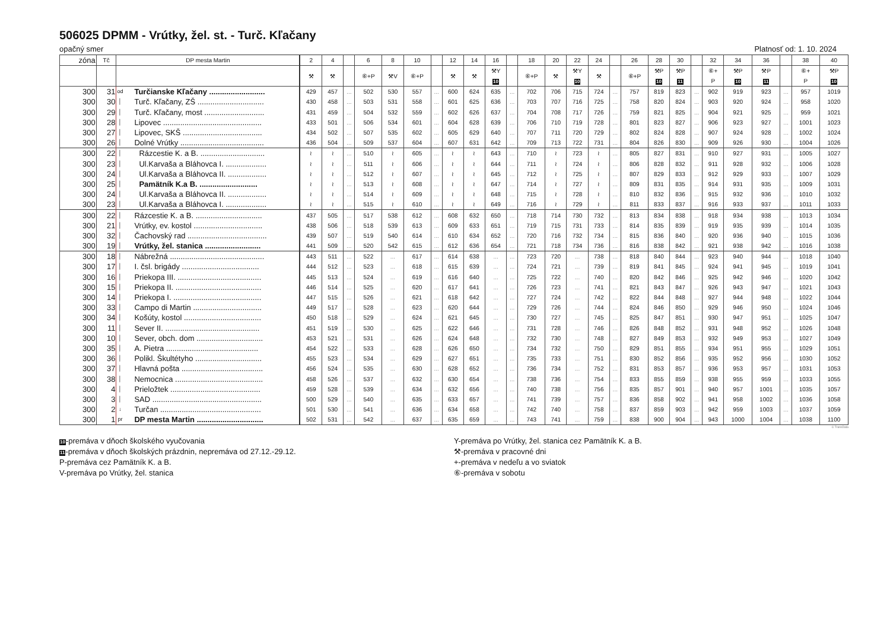506025 DPMM - Vrútky, žel. st. - Turč. Kľačany
opačný smer Platnosť od: 1. 10. 2024
| zóna | Tč | DP mesta Martin | | 2 | 4 | | 6 | 8 | 10 | | 12 | 14 | 16 | | 18 | 20 | 22 | 24 | | 26 | 28 | 30 | | 32 | 34 | 36 | | 38 | 40 |
| --- | --- | --- | --- | --- | --- | --- | --- | --- | --- | --- | --- | --- | --- | --- | --- | --- | --- | --- | --- | --- | --- | --- | --- | --- | --- | --- | --- | --- | --- |
| | | | | ⚒ | ⚒ | | ⑥+P | ⚒V | ⑥+P | | ⚒ | ⚒ | ⚒Y 10 | | ⑥+P | ⚒ | ⚒Y 10 | ⚒ | | ⑥+P | ⚒P 10 | ⚒P 11 | | ⑥+ P | ⚒P 10 | ⚒P 11 | | ⑥+ P | ⚒P 10 |
| 300 | 31 | od | Turčianske Kľačany .......................... | 429 | 457 | ... | 502 | 530 | 557 | ... | 600 | 624 | 635 | ... | 702 | 706 | 715 | 724 | ... | 757 | 819 | 823 | ... | 902 | 919 | 923 | ... | 957 | 1019 |
| 300 | 30 | │ | Turč. Kľačany, ZŠ ............................... | 430 | 458 | ... | 503 | 531 | 558 | ... | 601 | 625 | 636 | ... | 703 | 707 | 716 | 725 | ... | 758 | 820 | 824 | ... | 903 | 920 | 924 | ... | 958 | 1020 |
| 300 | 29 | │ | Turč. Kľačany, most ............................ | 431 | 459 | ... | 504 | 532 | 559 | ... | 602 | 626 | 637 | ... | 704 | 708 | 717 | 726 | ... | 759 | 821 | 825 | ... | 904 | 921 | 925 | ... | 959 | 1021 |
| 300 | 28 | │ | Lipovec .............................................. | 433 | 501 | ... | 506 | 534 | 601 | ... | 604 | 628 | 639 | ... | 706 | 710 | 719 | 728 | ... | 801 | 823 | 827 | ... | 906 | 923 | 927 | ... | 1001 | 1023 |
| 300 | 27 | │ | Lipovec, SKŠ ..................................... | 434 | 502 | ... | 507 | 535 | 602 | ... | 605 | 629 | 640 | ... | 707 | 711 | 720 | 729 | ... | 802 | 824 | 828 | ... | 907 | 924 | 928 | ... | 1002 | 1024 |
| 300 | 26 | │ | Dolné Vrútky ....................................... | 436 | 504 | ... | 509 | 537 | 604 | ... | 607 | 631 | 642 | ... | 709 | 713 | 722 | 731 | ... | 804 | 826 | 830 | ... | 909 | 926 | 930 | ... | 1004 | 1026 |
| 300 | 22 | │ | Rázcestie K. a B. .............................. | ≀ | ≀ | ... | 510 | ≀ | 605 | ... | ≀ | ≀ | 643 | ... | 710 | ≀ | 723 | ≀ | ... | 805 | 827 | 831 | ... | 910 | 927 | 931 | ... | 1005 | 1027 |
| 300 | 23 | │ | Ul.Karvaša a Bláhovca I. ................... | ≀ | ≀ | ... | 511 | ≀ | 606 | ... | ≀ | ≀ | 644 | ... | 711 | ≀ | 724 | ≀ | ... | 806 | 828 | 832 | ... | 911 | 928 | 932 | ... | 1006 | 1028 |
| 300 | 24 | │ | Ul.Karvaša a Bláhovca II. .................. | ≀ | ≀ | ... | 512 | ≀ | 607 | ... | ≀ | ≀ | 645 | ... | 712 | ≀ | 725 | ≀ | ... | 807 | 829 | 833 | ... | 912 | 929 | 933 | ... | 1007 | 1029 |
| 300 | 25 | │ | Pamätník K.a B. ........................... | ≀ | ≀ | ... | 513 | ≀ | 608 | ... | ≀ | ≀ | 647 | ... | 714 | ≀ | 727 | ≀ | ... | 809 | 831 | 835 | ... | 914 | 931 | 935 | ... | 1009 | 1031 |
| 300 | 24 | │ | Ul.Karvaša a Bláhovca II. .................. | ≀ | ≀ | ... | 514 | ≀ | 609 | ... | ≀ | ≀ | 648 | ... | 715 | ≀ | 728 | ≀ | ... | 810 | 832 | 836 | ... | 915 | 932 | 936 | ... | 1010 | 1032 |
| 300 | 23 | │ | Ul.Karvaša a Bláhovca I. ................... | ≀ | ≀ | ... | 515 | ≀ | 610 | ... | ≀ | ≀ | 649 | ... | 716 | ≀ | 729 | ≀ | ... | 811 | 833 | 837 | ... | 916 | 933 | 937 | ... | 1011 | 1033 |
| 300 | 22 | │ | Rázcestie K. a B. ............................... | 437 | 505 | ... | 517 | 538 | 612 | ... | 608 | 632 | 650 | ... | 718 | 714 | 730 | 732 | ... | 813 | 834 | 838 | ... | 918 | 934 | 938 | ... | 1013 | 1034 |
| 300 | 21 | │ | Vrútky, ev. kostol ................................ | 438 | 506 | ... | 518 | 539 | 613 | ... | 609 | 633 | 651 | ... | 719 | 715 | 731 | 733 | ... | 814 | 835 | 839 | ... | 919 | 935 | 939 | ... | 1014 | 1035 |
| 300 | 32 | │ | Čachovský rad ..................................... | 439 | 507 | ... | 519 | 540 | 614 | ... | 610 | 634 | 652 | ... | 720 | 716 | 732 | 734 | ... | 815 | 836 | 840 | ... | 920 | 936 | 940 | ... | 1015 | 1036 |
| 300 | 19 | │ | Vrútky, žel. stanica .......................... | 441 | 509 | ... | 520 | 542 | 615 | ... | 612 | 636 | 654 | ... | 721 | 718 | 734 | 736 | ... | 816 | 838 | 842 | ... | 921 | 938 | 942 | ... | 1016 | 1038 |
| 300 | 18 | │ | Nábrežná ............................................ | 443 | 511 | ... | 522 | ... | 617 | ... | 614 | 638 | ... | ... | 723 | 720 | ... | 738 | ... | 818 | 840 | 844 | ... | 923 | 940 | 944 | ... | 1018 | 1040 |
| 300 | 17 | │ | I. čsl. brigády .................................... | 444 | 512 | ... | 523 | ... | 618 | ... | 615 | 639 | ... | ... | 724 | 721 | ... | 739 | ... | 819 | 841 | 845 | ... | 924 | 941 | 945 | ... | 1019 | 1041 |
| 300 | 16 | │ | Priekopa III. ....................................... | 445 | 513 | ... | 524 | ... | 619 | ... | 616 | 640 | ... | ... | 725 | 722 | ... | 740 | ... | 820 | 842 | 846 | ... | 925 | 942 | 946 | ... | 1020 | 1042 |
| 300 | 15 | │ | Priekopa II. ........................................ | 446 | 514 | ... | 525 | ... | 620 | ... | 617 | 641 | ... | ... | 726 | 723 | ... | 741 | ... | 821 | 843 | 847 | ... | 926 | 943 | 947 | ... | 1021 | 1043 |
| 300 | 14 | │ | Priekopa I. ......................................... | 447 | 515 | ... | 526 | ... | 621 | ... | 618 | 642 | ... | ... | 727 | 724 | ... | 742 | ... | 822 | 844 | 848 | ... | 927 | 944 | 948 | ... | 1022 | 1044 |
| 300 | 33 | │ | Campo di Martin ................................ | 449 | 517 | ... | 528 | ... | 623 | ... | 620 | 644 | ... | ... | 729 | 726 | ... | 744 | ... | 824 | 846 | 850 | ... | 929 | 946 | 950 | ... | 1024 | 1046 |
| 300 | 34 | │ | Košúty, kostol .................................... | 450 | 518 | ... | 529 | ... | 624 | ... | 621 | 645 | ... | ... | 730 | 727 | ... | 745 | ... | 825 | 847 | 851 | ... | 930 | 947 | 951 | ... | 1025 | 1047 |
| 300 | 11 | │ | Sever II. ............................................ | 451 | 519 | ... | 530 | ... | 625 | ... | 622 | 646 | ... | ... | 731 | 728 | ... | 746 | ... | 826 | 848 | 852 | ... | 931 | 948 | 952 | ... | 1026 | 1048 |
| 300 | 10 | │ | Sever, obch. dom ............................... | 453 | 521 | ... | 531 | ... | 626 | ... | 624 | 648 | ... | ... | 732 | 730 | ... | 748 | ... | 827 | 849 | 853 | ... | 932 | 949 | 953 | ... | 1027 | 1049 |
| 300 | 35 | │ | A. Pietra ........................................... | 454 | 522 | ... | 533 | ... | 628 | ... | 626 | 650 | ... | ... | 734 | 732 | ... | 750 | ... | 829 | 851 | 855 | ... | 934 | 951 | 955 | ... | 1029 | 1051 |
| 300 | 36 | │ | Polikl. Škultétyho ............................... | 455 | 523 | ... | 534 | ... | 629 | ... | 627 | 651 | ... | ... | 735 | 733 | ... | 751 | ... | 830 | 852 | 856 | ... | 935 | 952 | 956 | ... | 1030 | 1052 |
| 300 | 37 | │ | Hlavná pošta ...................................... | 456 | 524 | ... | 535 | ... | 630 | ... | 628 | 652 | ... | ... | 736 | 734 | ... | 752 | ... | 831 | 853 | 857 | ... | 936 | 953 | 957 | ... | 1031 | 1053 |
| 300 | 38 | │ | Nemocnica ......................................... | 458 | 526 | ... | 537 | ... | 632 | ... | 630 | 654 | ... | ... | 738 | 736 | ... | 754 | ... | 833 | 855 | 859 | ... | 938 | 955 | 959 | ... | 1033 | 1055 |
| 300 | 4 | │ | Prieložtek .......................................... | 459 | 528 | ... | 539 | ... | 634 | ... | 632 | 656 | ... | ... | 740 | 738 | ... | 756 | ... | 835 | 857 | 901 | ... | 940 | 957 | 1001 | ... | 1035 | 1057 |
| 300 | 3 | │ | SAD ................................................... | 500 | 529 | ... | 540 | ... | 635 | ... | 633 | 657 | ... | ... | 741 | 739 | ... | 757 | ... | 836 | 858 | 902 | ... | 941 | 958 | 1002 | ... | 1036 | 1058 |
| 300 | 2 | ↓ | Turčan ............................................... | 501 | 530 | ... | 541 | ... | 636 | ... | 634 | 658 | ... | ... | 742 | 740 | ... | 758 | ... | 837 | 859 | 903 | ... | 942 | 959 | 1003 | ... | 1037 | 1059 |
| 300 | 1 | pr | DP mesta Martin ............................... | 502 | 531 | ... | 542 | ... | 637 | ... | 635 | 659 | ... | ... | 743 | 741 | ... | 759 | ... | 838 | 900 | 904 | ... | 943 | 1000 | 1004 | ... | 1038 | 1100 |
© TransData
10-premáva v dňoch školského vyučovania
11-premáva v dňoch školských prázdnin, nepremáva od 27.12.-29.12.
P-premáva cez Pamätník K. a B.
V-premáva po Vrútky, žel. stanica
Y-premáva po Vrútky, žel. stanica cez Pamätník K. a B.
⚒-premáva v pracovné dni
+-premáva v nedeľu a vo sviatok
⑥-premáva v sobotu